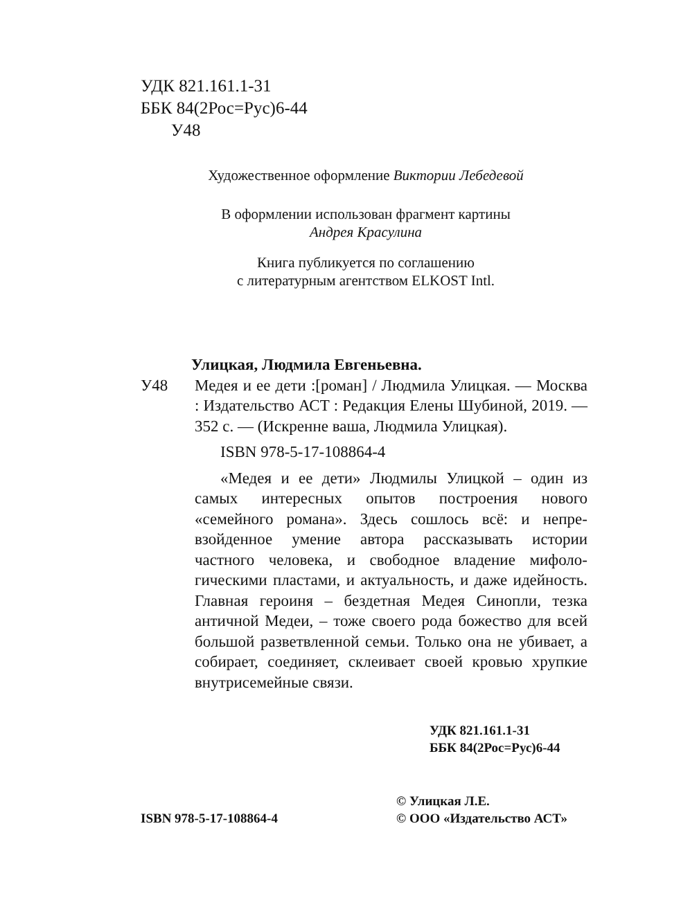УДК 821.161.1-31
ББК 84(2Рос=Рус)6-44
У48
Художественное оформление Виктории Лебедевой
В оформлении использован фрагмент картины
Андрея Красулина
Книга публикуется по соглашению
с литературным агентством ELKOST Intl.
Улицкая, Людмила Евгеньевна.
У48 Медея и ее дети :[роман] / Людмила Улиц­кая. — Москва : Издательство АСТ : Редакция Елены Шубиной, 2019. — 352 с. — (Искренне ваша, Людмила Улицкая).
ISBN 978-5-17-108864-4
«Медея и ее дети» Людмилы Улицкой – один из самых интересных опытов построения нового «семейного романа». Здесь сошлось всё: и непре­взойденное умение автора рассказывать истории частного человека, и свободное владение мифоло­гическими пластами, и актуальность, и даже идей­ность. Главная героиня – бездетная Медея Синопли, тезка античной Медеи, – тоже своего рода божество для всей большой разветвленной семьи. Только она не убивает, а собирает, соединяет, склеивает своей кровью хрупкие внутрисемейные связи.
УДК 821.161.1-31
ББК 84(2Рос=Рус)6-44
ISBN 978-5-17-108864-4
© Улицкая Л.Е.
© ООО «Издательство АСТ»